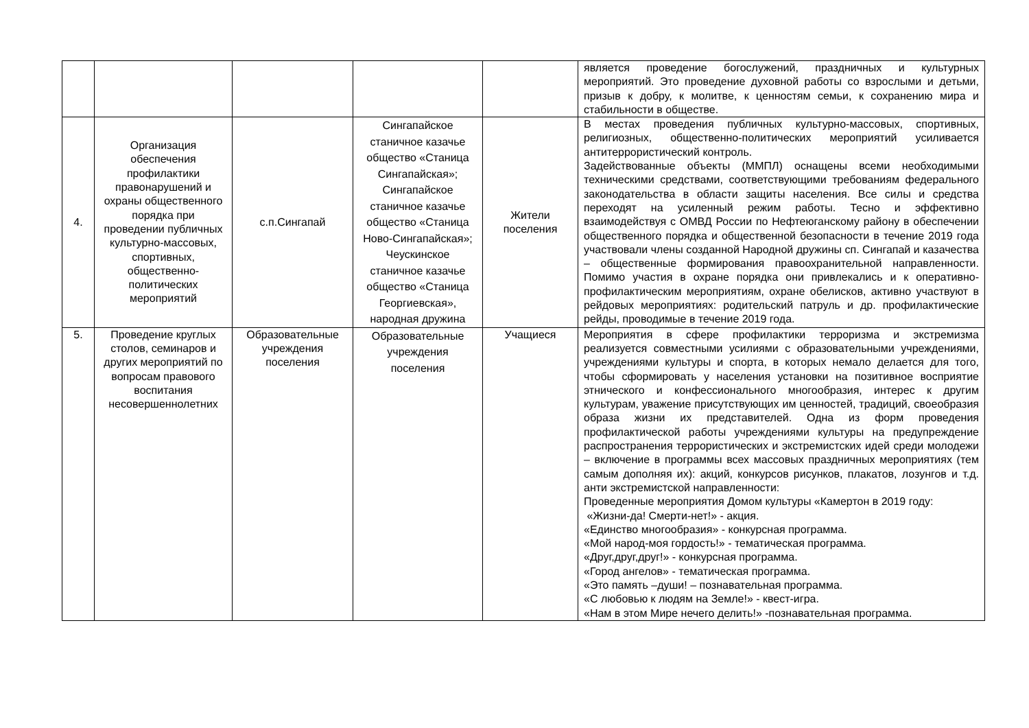| | | | | | является проведение богослужений, праздничных и культурных мероприятий. Это проведение духовной работы со взрослыми и детьми, призыв к добру, к молитве, к ценностям семьи, к сохранению мира и стабильности в обществе. |
| 4. | Организация обеспечения профилактики правонарушений и охраны общественного порядка при проведении публичных культурно-массовых, спортивных, общественно-политических мероприятий | с.п.Сингапай | Сингапайское станичное казачье общество «Станица Сингапайская»; Сингапайское станичное казачье общество «Станица Ново-Сингапайская»; Чеускинское станичное казачье общество «Станица Георгиевская», народная дружина | Жители поселения | В местах проведения публичных культурно-массовых, спортивных, религиозных, общественно-политических мероприятий усиливается антитеррористический контроль. Задействованные объекты (ММПЛ) оснащены всеми необходимыми техническими средствами, соответствующими требованиям федерального законодательства в области защиты населения. Все силы и средства переходят на усиленный режим работы. Тесно и эффективно взаимодействуя с ОМВД России по Нефтеюганскому району в обеспечении общественного порядка и общественной безопасности в течение 2019 года участвовали члены созданной Народной дружины сп. Сингапай и казачества – общественные формирования правоохранительной направленности. Помимо участия в охране порядка они привлекались и к оперативно-профилактическим мероприятиям, охране обелисков, активно участвуют в рейдовых мероприятиях: родительский патруль и др. профилактические рейды, проводимые в течение 2019 года. |
| 5. | Проведение круглых столов, семинаров и других мероприятий по вопросам правового воспитания несовершеннолетних | Образовательные учреждения поселения | Образовательные учреждения поселения | Учащиеся | Мероприятия в сфере профилактики терроризма и экстремизма реализуется совместными усилиями с образовательными учреждениями, учреждениями культуры и спорта, в которых немало делается для того, чтобы сформировать у населения установки на позитивное восприятие этнического и конфессионального многообразия, интерес к другим культурам, уважение присутствующих им ценностей, традиций, своеобразия образа жизни их представителей. Одна из форм проведения профилактической работы учреждениями культуры на предупреждение распространения террористических и экстремистских идей среди молодежи – включение в программы всех массовых праздничных мероприятиях (тем самым дополняя их): акций, конкурсов рисунков, плакатов, лозунгов и т.д. анти экстремистской направленности: Проведенные мероприятия Домом культуры «Камертон в 2019 году: «Жизни-да! Смерти-нет!» - акция. «Единство многообразия» - конкурсная программа. «Мой народ-моя гордость!» - тематическая программа. «Друг,друг,друг!» - конкурсная программа. «Город ангелов» - тематическая программа. «Это память –души! – познавательная программа. «С любовью к людям на Земле!» - квест-игра. «Нам в этом Мире нечего делить!» -познавательная программа. |